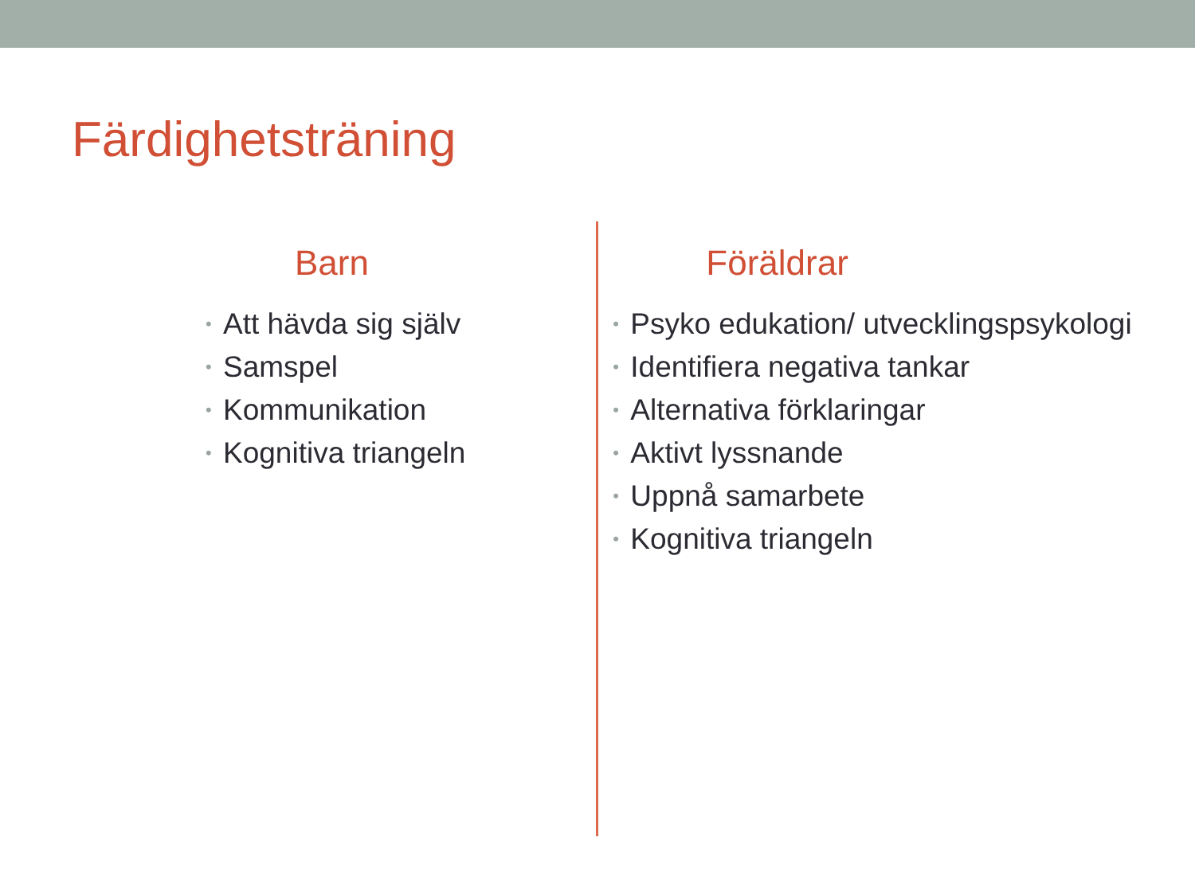Färdighetsträning
Barn
• Att hävda sig själv
• Samspel
• Kommunikation
• Kognitiva triangeln
Föräldrar
• Psyko edukation/ utvecklingspsykologi
• Identifiera negativa tankar
• Alternativa förklaringar
• Aktivt lyssnande
• Uppnå samarbete
• Kognitiva triangeln